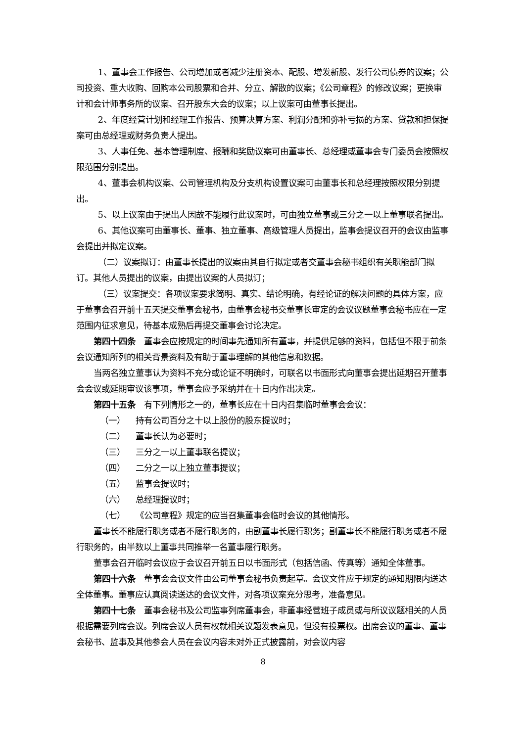1、董事会工作报告、公司增加或者减少注册资本、配股、增发新股、发行公司债券的议案；公司投资、重大收购、回购本公司股票和合并、分立、解散的议案；《公司章程》的修改议案；更换审计和会计师事务所的议案、召开股东大会的议案；以上议案可由董事长提出。
2、年度经营计划和经理工作报告、预算决算方案、利润分配和弥补亏损的方案、贷款和担保提案可由总经理或财务负责人提出。
3、人事任免、基本管理制度、报酬和奖励议案可由董事长、总经理或董事会专门委员会按照权限范围分别提出。
4、董事会机构议案、公司管理机构及分支机构设置议案可由董事长和总经理按照权限分别提出。
5、以上议案由于提出人因故不能履行此议案时，可由独立董事或三分之一以上董事联名提出。
6、其他议案可由董事长、董事、独立董事、高级管理人员提出，监事会提议召开的会议由监事会提出并拟定议案。
（二）议案拟订：由董事长提出的议案由其自行拟定或者交董事会秘书组织有关职能部门拟订。其他人员提出的议案，由提出议案的人员拟订；
（三）议案提交：各项议案要求简明、真实、结论明确，有经论证的解决问题的具体方案，应于董事会召开前十五天提交董事会秘书，由董事会秘书交董事长审定的会议议题董事会秘书应在一定范围内征求意见，待基本成熟后再提交董事会讨论决定。
第四十四条　董事会应按规定的时间事先通知所有董事，并提供足够的资料，包括但不限于前条会议通知所列的相关背景资料及有助于董事理解的其他信息和数据。
当两名独立董事认为资料不充分或论证不明确时，可联名以书面形式向董事会提出延期召开董事会会议或延期审议该事项，董事会应予采纳并在十日内作出决定。
第四十五条　有下列情形之一的，董事长应在十日内召集临时董事会会议：
（一） 持有公司百分之十以上股份的股东提议时；
（二） 董事长认为必要时；
（三） 三分之一以上董事联名提议；
（四） 二分之一以上独立董事提议；
（五） 监事会提议时；
（六） 总经理提议时；
（七） 《公司章程》规定的应当召集董事会临时会议的其他情形。
董事长不能履行职务或者不履行职务的，由副董事长履行职务；副董事长不能履行职务或者不履行职务的，由半数以上董事共同推举一名董事履行职务。
董事会召开临时会议应于会议召开前五日以书面形式（包括信函、传真等）通知全体董事。
第四十六条　董事会会议文件由公司董事会秘书负责起草。会议文件应于规定的通知期限内送达全体董事。董事应认真阅读送达的会议文件，对各项议案充分思考，准备意见。
第四十七条　董事会秘书及公司监事列席董事会，非董事经营班子成员或与所议议题相关的人员根据需要列席会议。列席会议人员有权就相关议题发表意见，但没有投票权。出席会议的董事、董事会秘书、监事及其他参会人员在会议内容未对外正式披露前，对会议内容
8